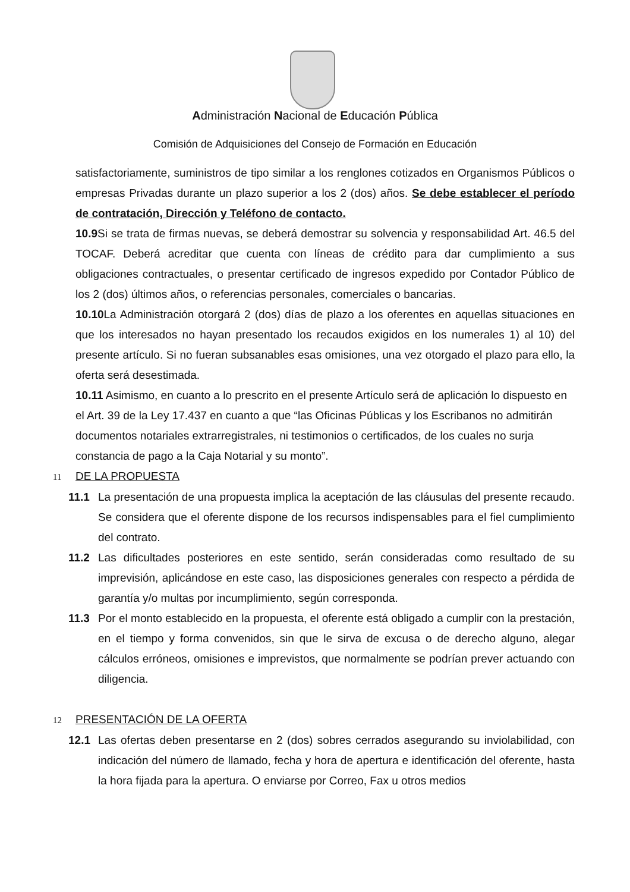Administración Nacional de Educación Pública
Comisión de Adquisiciones del Consejo de Formación en Educación
satisfactoriamente, suministros de tipo similar a los renglones cotizados en Organismos Públicos o empresas Privadas durante un plazo superior a los 2 (dos) años. Se debe establecer el período de contratación, Dirección y Teléfono de contacto.
10.9 Si se trata de firmas nuevas, se deberá demostrar su solvencia y responsabilidad Art. 46.5 del TOCAF. Deberá acreditar que cuenta con líneas de crédito para dar cumplimiento a sus obligaciones contractuales, o presentar certificado de ingresos expedido por Contador Público de los 2 (dos) últimos años, o referencias personales, comerciales o bancarias.
10.10 La Administración otorgará 2 (dos) días de plazo a los oferentes en aquellas situaciones en que los interesados no hayan presentado los recaudos exigidos en los numerales 1) al 10) del presente artículo. Si no fueran subsanables esas omisiones, una vez otorgado el plazo para ello, la oferta será desestimada.
10.11 Asimismo, en cuanto a lo prescrito en el presente Artículo será de aplicación lo dispuesto en el Art. 39 de la Ley 17.437 en cuanto a que “las Oficinas Públicas y los Escribanos no admitirán documentos notariales extrarregistrales, ni testimonios o certificados, de los cuales no surja constancia de pago a la Caja Notarial y su monto”.
11 DE LA PROPUESTA
11.1
La presentación de una propuesta implica la aceptación de las cláusulas del presente recaudo. Se considera que el oferente dispone de los recursos indispensables para el fiel cumplimiento del contrato.
11.2
Las dificultades posteriores en este sentido, serán consideradas como resultado de su imprevisión, aplicándose en este caso, las disposiciones generales con respecto a pérdida de garantía y/o multas por incumplimiento, según corresponda.
11.3
Por el monto establecido en la propuesta, el oferente está obligado a cumplir con la prestación, en el tiempo y forma convenidos, sin que le sirva de excusa o de derecho alguno, alegar cálculos erróneos, omisiones e imprevistos, que normalmente se podrían prever actuando con diligencia.
12 PRESENTACIÓN DE LA OFERTA
12.1
Las ofertas deben presentarse en 2 (dos) sobres cerrados asegurando su inviolabilidad, con indicación del número de llamado, fecha y hora de apertura e identificación del oferente, hasta la hora fijada para la apertura. O enviarse por Correo, Fax u otros medios